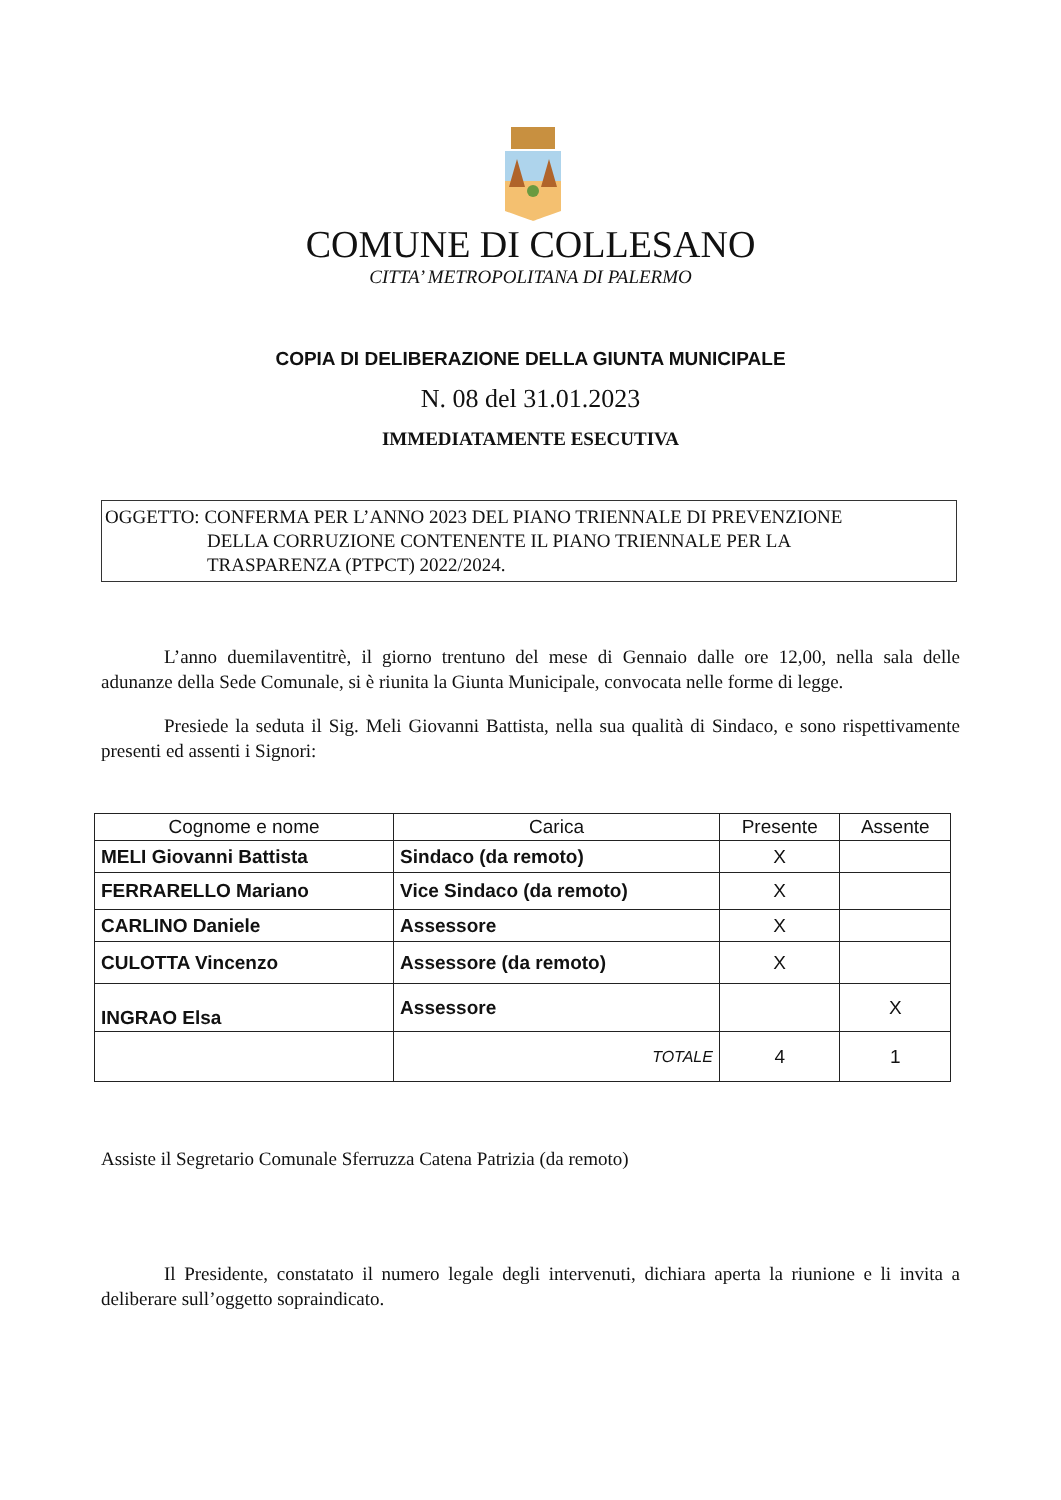COMUNE DI COLLESANO
CITTA’ METROPOLITANA DI PALERMO
COPIA DI DELIBERAZIONE DELLA GIUNTA MUNICIPALE
N. 08 del 31.01.2023
IMMEDIATAMENTE ESECUTIVA
OGGETTO: CONFERMA PER L’ANNO 2023 DEL PIANO TRIENNALE DI PREVENZIONE
DELLA CORRUZIONE CONTENENTE IL PIANO TRIENNALE PER LA
TRASPARENZA (PTPCT) 2022/2024.
L’anno duemilaventitrè, il giorno trentuno del mese di Gennaio dalle ore 12,00, nella sala delle adunanze della Sede Comunale, si è riunita la Giunta Municipale, convocata nelle forme di legge.
Presiede la seduta il Sig. Meli Giovanni Battista, nella sua qualità di Sindaco, e sono rispettivamente presenti ed assenti i Signori:
| Cognome e nome | Carica | Presente | Assente |
| --- | --- | --- | --- |
| MELI Giovanni Battista | Sindaco (da remoto) | X | |
| FERRARELLO Mariano | Vice Sindaco (da remoto) | X | |
| CARLINO Daniele | Assessore | X | |
| CULOTTA Vincenzo | Assessore (da remoto) | X | |
| INGRAO Elsa | Assessore | | X |
| | TOTALE | 4 | 1 |
Assiste il Segretario Comunale Sferruzza Catena Patrizia (da remoto)
Il Presidente, constatato il numero legale degli intervenuti, dichiara aperta la riunione e li invita a deliberare sull’oggetto sopraindicato.